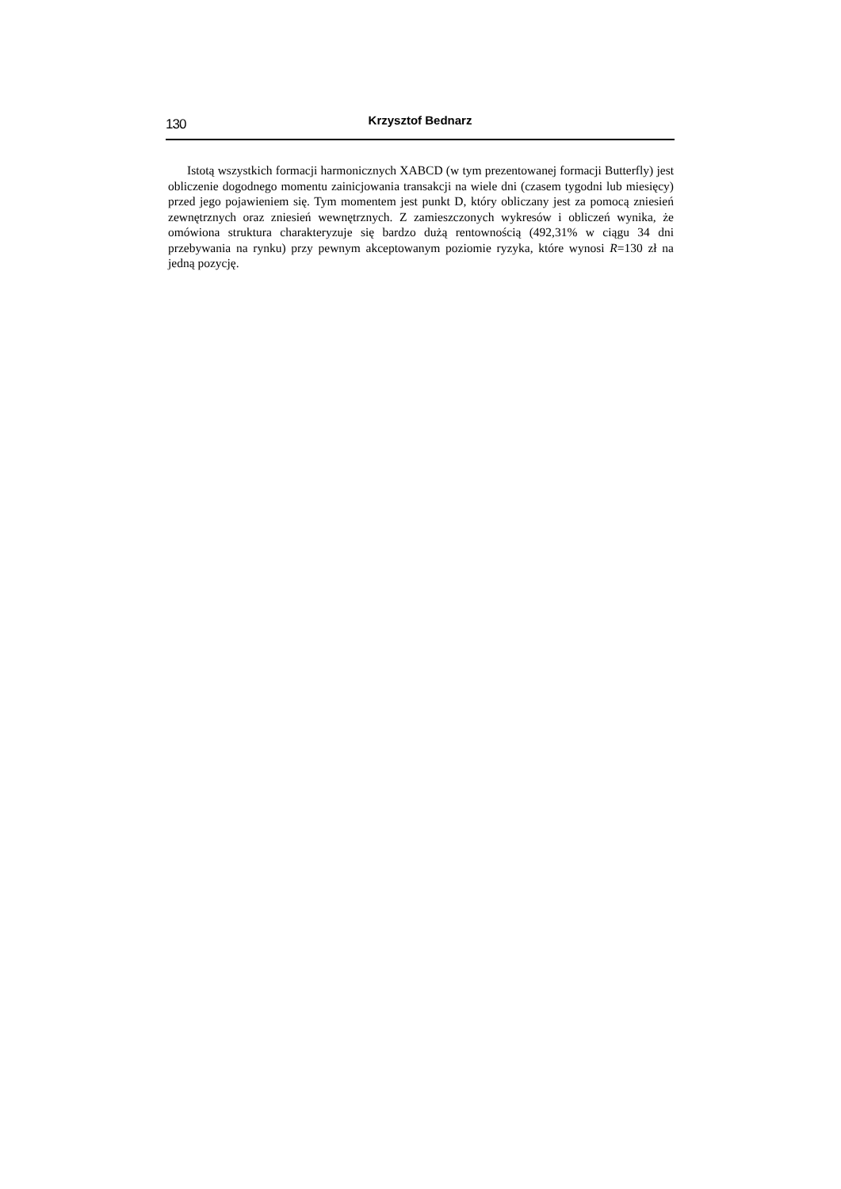130
Krzysztof Bednarz
Istotą wszystkich formacji harmonicznych XABCD (w tym prezentowanej formacji Butterfly) jest obliczenie dogodnego momentu zainicjowania transakcji na wiele dni (czasem tygodni lub miesięcy) przed jego pojawieniem się. Tym momentem jest punkt D, który obliczany jest za pomocą zniesień zewnętrznych oraz zniesień wewnętrznych. Z zamieszczonych wykresów i obliczeń wynika, że omówiona struktura charakteryzuje się bardzo dużą rentownością (492,31% w ciągu 34 dni przebywania na rynku) przy pewnym akceptowanym poziomie ryzyka, które wynosi R=130 zł na jedną pozycję.